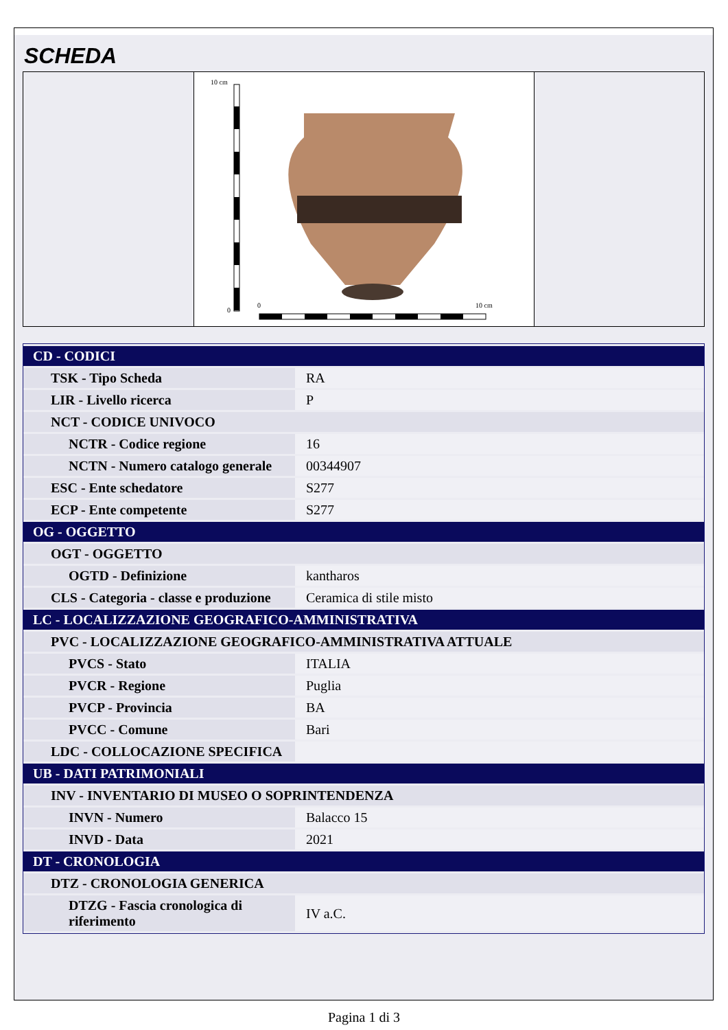SCHEDA
10 cm
0
0
10 cm
| CD - CODICI | |
| TSK - Tipo Scheda | RA |
| LIR - Livello ricerca | P |
| NCT - CODICE UNIVOCO | |
| NCTR - Codice regione | 16 |
| NCTN - Numero catalogo generale | 00344907 |
| ESC - Ente schedatore | S277 |
| ECP - Ente competente | S277 |
| OG - OGGETTO | |
| OGT - OGGETTO | |
| OGTD - Definizione | kantharos |
| CLS - Categoria - classe e produzione | Ceramica di stile misto |
| LC - LOCALIZZAZIONE GEOGRAFICO-AMMINISTRATIVA | |
| PVC - LOCALIZZAZIONE GEOGRAFICO-AMMINISTRATIVA ATTUALE | |
| PVCS - Stato | ITALIA |
| PVCR - Regione | Puglia |
| PVCP - Provincia | BA |
| PVCC - Comune | Bari |
| LDC - COLLOCAZIONE SPECIFICA | |
| UB - DATI PATRIMONIALI | |
| INV - INVENTARIO DI MUSEO O SOPRINTENDENZA | |
| INVN - Numero | Balacco 15 |
| INVD - Data | 2021 |
| DT - CRONOLOGIA | |
| DTZ - CRONOLOGIA GENERICA | |
| DTZG - Fascia cronologica di riferimento | IV a.C. |
Pagina 1 di 3